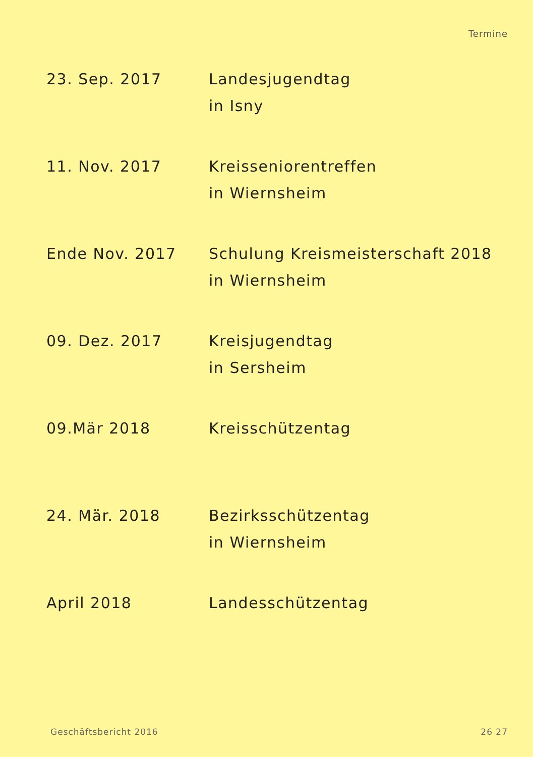Termine
| 23. Sep. 2017 | Landesjugendtag in Isny |
| 11. Nov. 2017 | Kreisseniorentreffen in Wiernsheim |
| Ende Nov. 2017 | Schulung Kreismeisterschaft 2018 in Wiernsheim |
| 09. Dez. 2017 | Kreisjugendtag in Sersheim |
| 09.Mär 2018 | Kreisschützentag |
| 24. Mär. 2018 | Bezirksschützentag in Wiernsheim |
| April 2018 | Landesschützentag |
Geschäftsbericht 2016 26 27